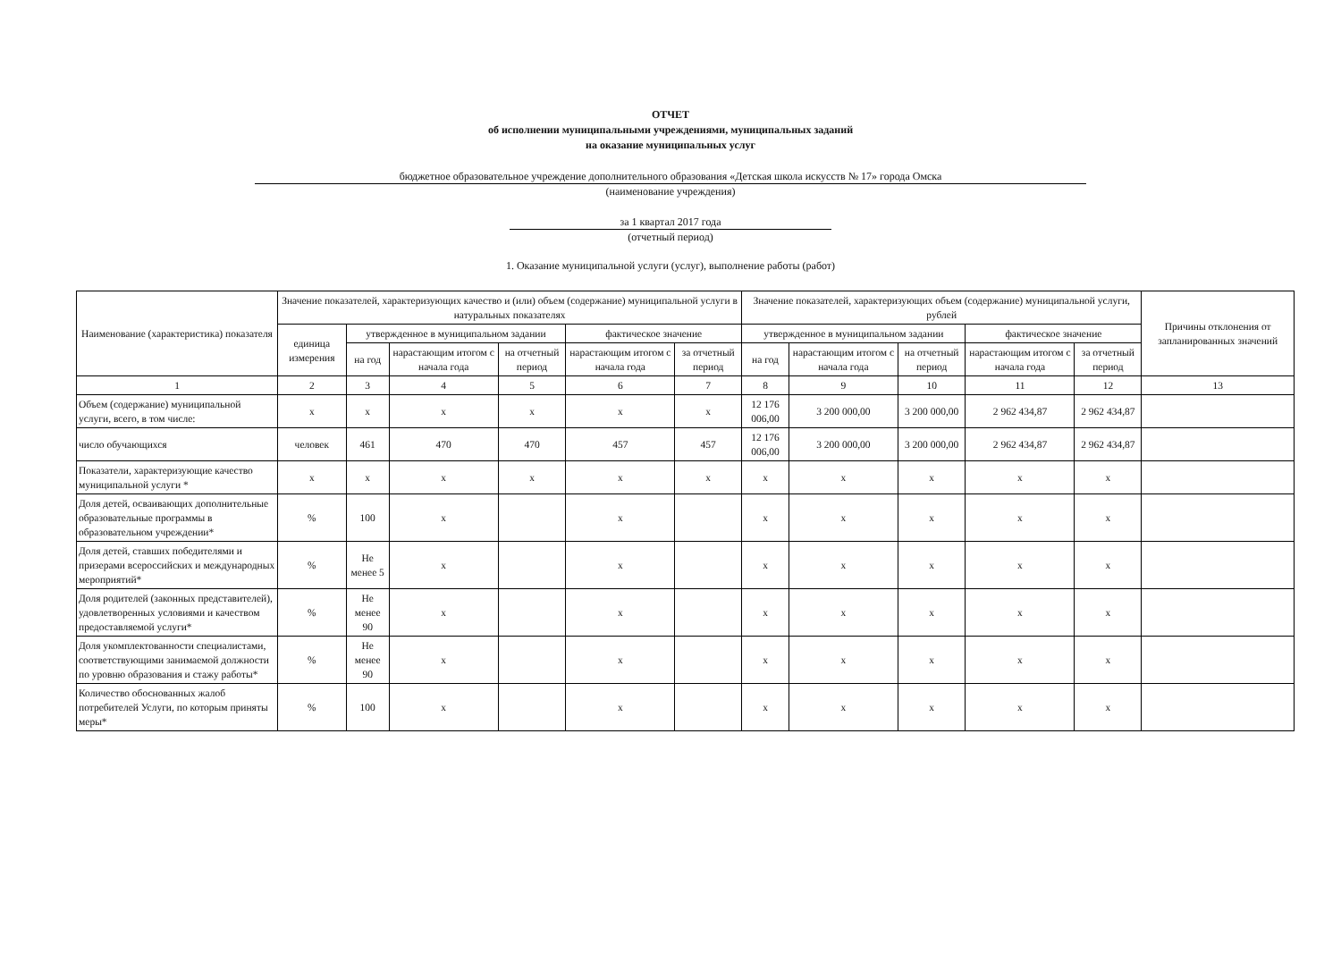ОТЧЕТ
об исполнении муниципальными учреждениями, муниципальных заданий
на оказание муниципальных услуг
бюджетное образовательное учреждение дополнительного образования «Детская школа искусств № 17» города Омска
(наименование учреждения)
за 1 квартал 2017 года
(отчетный период)
1. Оказание муниципальной услуги (услуг), выполнение работы (работ)
| Наименование (характеристика) показателя | Значение показателей, характеризующих качество и (или) объем (содержание) муниципальной услуги в натуральных показателях | | | | | | Значение показателей, характеризующих объем (содержание) муниципальной услуги, рублей | | | | | Причины отклонения от запланированных значений |
| --- | --- | --- | --- | --- | --- | --- | --- | --- | --- | --- | --- | --- |
| | единица измерения | утвержденное в муниципальном задании | | | фактическое значение | | утвержденное в муниципальном задании | | | фактическое значение | | |
| | | на год | нарастающим итогом с начала года | на отчетный период | нарастающим итогом с начала года | за отчетный период | на год | нарастающим итогом с начала года | на отчетный период | нарастающим итогом с начала года | за отчетный период | |
| 1 | 2 | 3 | 4 | 5 | 6 | 7 | 8 | 9 | 10 | 11 | 12 | 13 |
| Объем (содержание) муниципальной услуги, всего, в том числе: | х | х | х | х | х | х | 12 176 006,00 | 3 200 000,00 | 3 200 000,00 | 2 962 434,87 | 2 962 434,87 | |
| число обучающихся | человек | 461 | 470 | 470 | 457 | 457 | 12 176 006,00 | 3 200 000,00 | 3 200 000,00 | 2 962 434,87 | 2 962 434,87 | |
| Показатели, характеризующие качество муниципальной услуги * | х | х | х | х | х | х | х | х | х | х | х | |
| Доля детей, осваивающих дополнительные образовательные программы в образовательном учреждении* | % | 100 | х | | х | | х | х | х | х | х | |
| Доля детей, ставших победителями и призерами всероссийских и международных мероприятий* | % | Не менее 5 | х | | х | | х | х | х | х | х | |
| Доля родителей (законных представителей), удовлетворенных условиями и качеством предоставляемой услуги* | % | Не менее 90 | х | | х | | х | х | х | х | х | |
| Доля укомплектованности специалистами, соответствующими занимаемой должности по уровню образования и стажу работы* | % | Не менее 90 | х | | х | | х | х | х | х | х | |
| Количество обоснованных жалоб потребителей Услуги, по которым приняты меры* | % | 100 | х | | х | | х | х | х | х | х | |